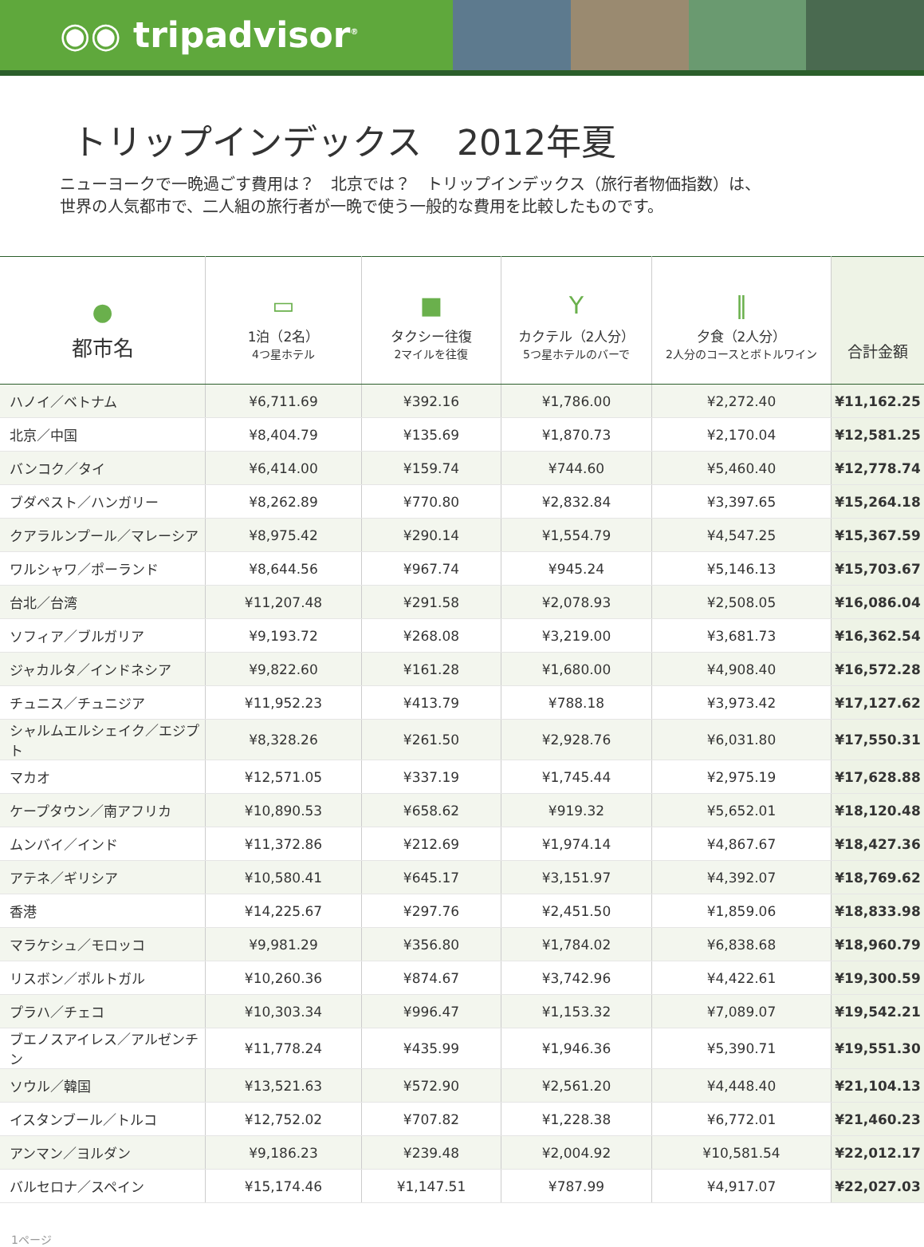◉◉ tripadvisor<sup>®</sup>
トリップインデックス　2012年夏
ニューヨークで一晩過ごす費用は？　北京では？　トリップインデックス（旅行者物価指数）は、
世界の人気都市で、二人組の旅行者が一晩で使う一般的な費用を比較したものです。
| ● 都市名 | ▭ 1泊（2名） 4つ星ホテル | ■ タクシー往復 2マイルを往復 | Y カクテル（2人分） 5つ星ホテルのバーで | ‖ 夕食（2人分） 2人分のコースとボトルワイン | 合計金額 |
| --- | --- | --- | --- | --- | --- |
| ハノイ／ベトナム | ¥6,711.69 | ¥392.16 | ¥1,786.00 | ¥2,272.40 | ¥11,162.25 |
| 北京／中国 | ¥8,404.79 | ¥135.69 | ¥1,870.73 | ¥2,170.04 | ¥12,581.25 |
| バンコク／タイ | ¥6,414.00 | ¥159.74 | ¥744.60 | ¥5,460.40 | ¥12,778.74 |
| ブダペスト／ハンガリー | ¥8,262.89 | ¥770.80 | ¥2,832.84 | ¥3,397.65 | ¥15,264.18 |
| クアラルンプール／マレーシア | ¥8,975.42 | ¥290.14 | ¥1,554.79 | ¥4,547.25 | ¥15,367.59 |
| ワルシャワ／ポーランド | ¥8,644.56 | ¥967.74 | ¥945.24 | ¥5,146.13 | ¥15,703.67 |
| 台北／台湾 | ¥11,207.48 | ¥291.58 | ¥2,078.93 | ¥2,508.05 | ¥16,086.04 |
| ソフィア／ブルガリア | ¥9,193.72 | ¥268.08 | ¥3,219.00 | ¥3,681.73 | ¥16,362.54 |
| ジャカルタ／インドネシア | ¥9,822.60 | ¥161.28 | ¥1,680.00 | ¥4,908.40 | ¥16,572.28 |
| チュニス／チュニジア | ¥11,952.23 | ¥413.79 | ¥788.18 | ¥3,973.42 | ¥17,127.62 |
| シャルムエルシェイク／エジプト | ¥8,328.26 | ¥261.50 | ¥2,928.76 | ¥6,031.80 | ¥17,550.31 |
| マカオ | ¥12,571.05 | ¥337.19 | ¥1,745.44 | ¥2,975.19 | ¥17,628.88 |
| ケープタウン／南アフリカ | ¥10,890.53 | ¥658.62 | ¥919.32 | ¥5,652.01 | ¥18,120.48 |
| ムンバイ／インド | ¥11,372.86 | ¥212.69 | ¥1,974.14 | ¥4,867.67 | ¥18,427.36 |
| アテネ／ギリシア | ¥10,580.41 | ¥645.17 | ¥3,151.97 | ¥4,392.07 | ¥18,769.62 |
| 香港 | ¥14,225.67 | ¥297.76 | ¥2,451.50 | ¥1,859.06 | ¥18,833.98 |
| マラケシュ／モロッコ | ¥9,981.29 | ¥356.80 | ¥1,784.02 | ¥6,838.68 | ¥18,960.79 |
| リスボン／ポルトガル | ¥10,260.36 | ¥874.67 | ¥3,742.96 | ¥4,422.61 | ¥19,300.59 |
| プラハ／チェコ | ¥10,303.34 | ¥996.47 | ¥1,153.32 | ¥7,089.07 | ¥19,542.21 |
| ブエノスアイレス／アルゼンチン | ¥11,778.24 | ¥435.99 | ¥1,946.36 | ¥5,390.71 | ¥19,551.30 |
| ソウル／韓国 | ¥13,521.63 | ¥572.90 | ¥2,561.20 | ¥4,448.40 | ¥21,104.13 |
| イスタンブール／トルコ | ¥12,752.02 | ¥707.82 | ¥1,228.38 | ¥6,772.01 | ¥21,460.23 |
| アンマン／ヨルダン | ¥9,186.23 | ¥239.48 | ¥2,004.92 | ¥10,581.54 | ¥22,012.17 |
| バルセロナ／スペイン | ¥15,174.46 | ¥1,147.51 | ¥787.99 | ¥4,917.07 | ¥22,027.03 |
1ページ